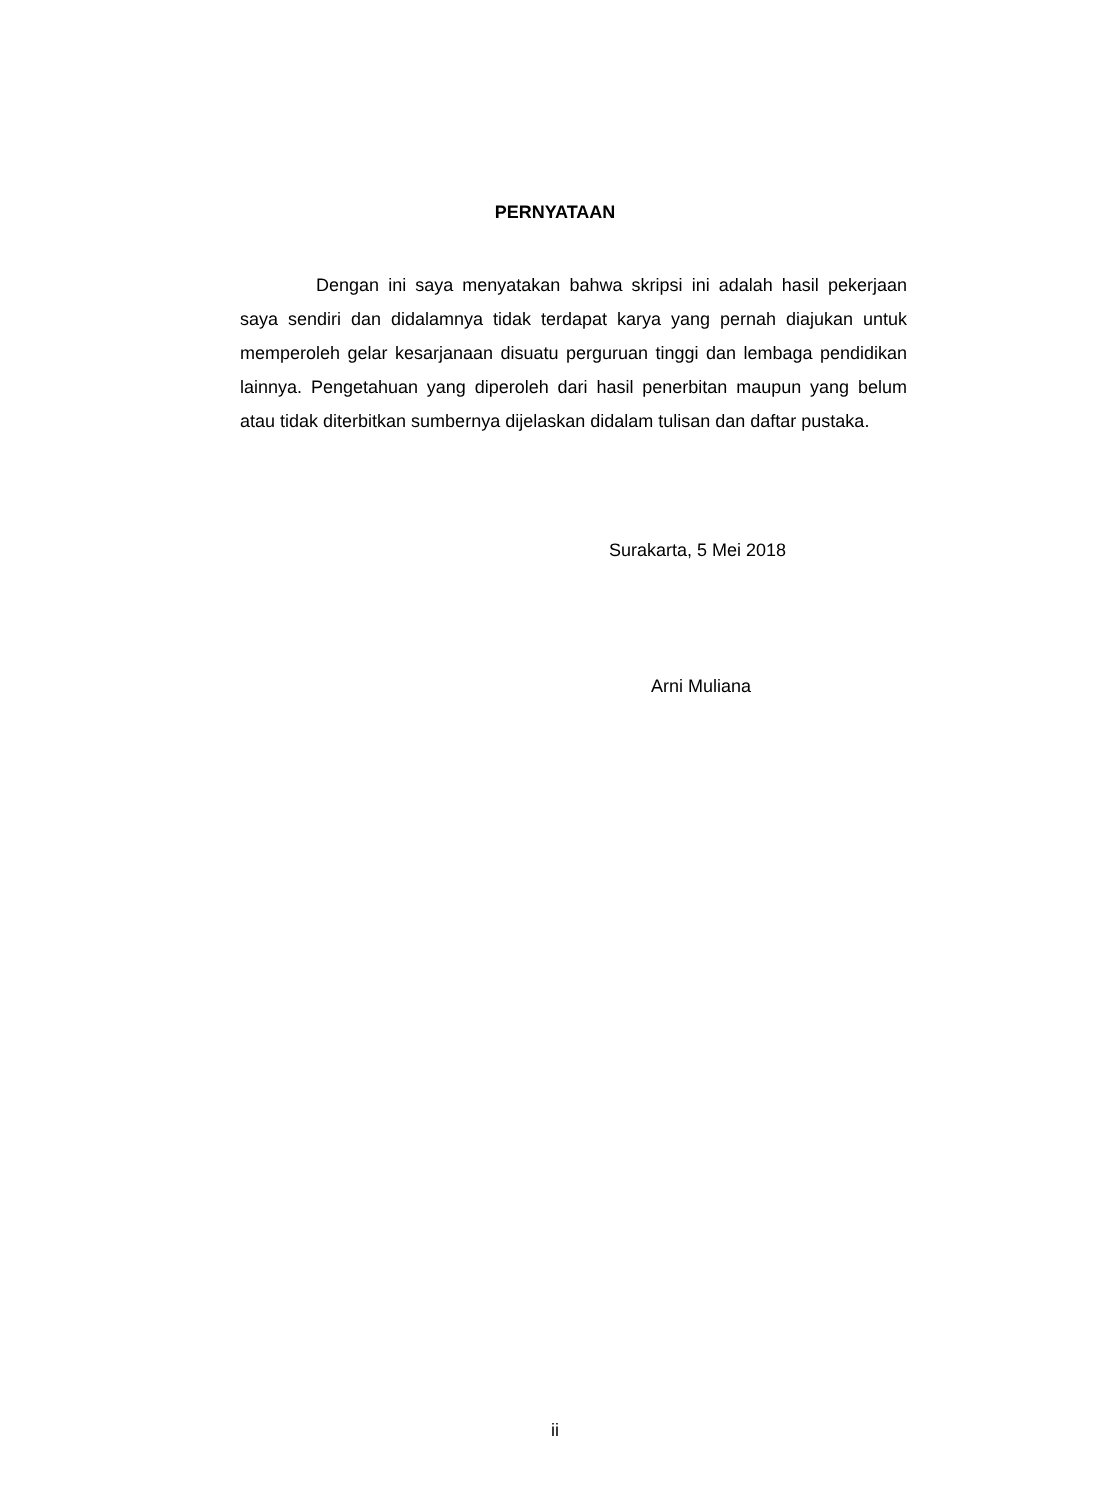PERNYATAAN
Dengan ini saya menyatakan bahwa skripsi ini adalah hasil pekerjaan saya sendiri dan didalamnya tidak terdapat karya yang pernah diajukan untuk memperoleh gelar kesarjanaan disuatu perguruan tinggi dan lembaga pendidikan lainnya. Pengetahuan yang diperoleh dari hasil penerbitan maupun yang belum atau tidak diterbitkan sumbernya dijelaskan didalam tulisan dan daftar pustaka.
Surakarta, 5 Mei 2018
Arni Muliana
ii